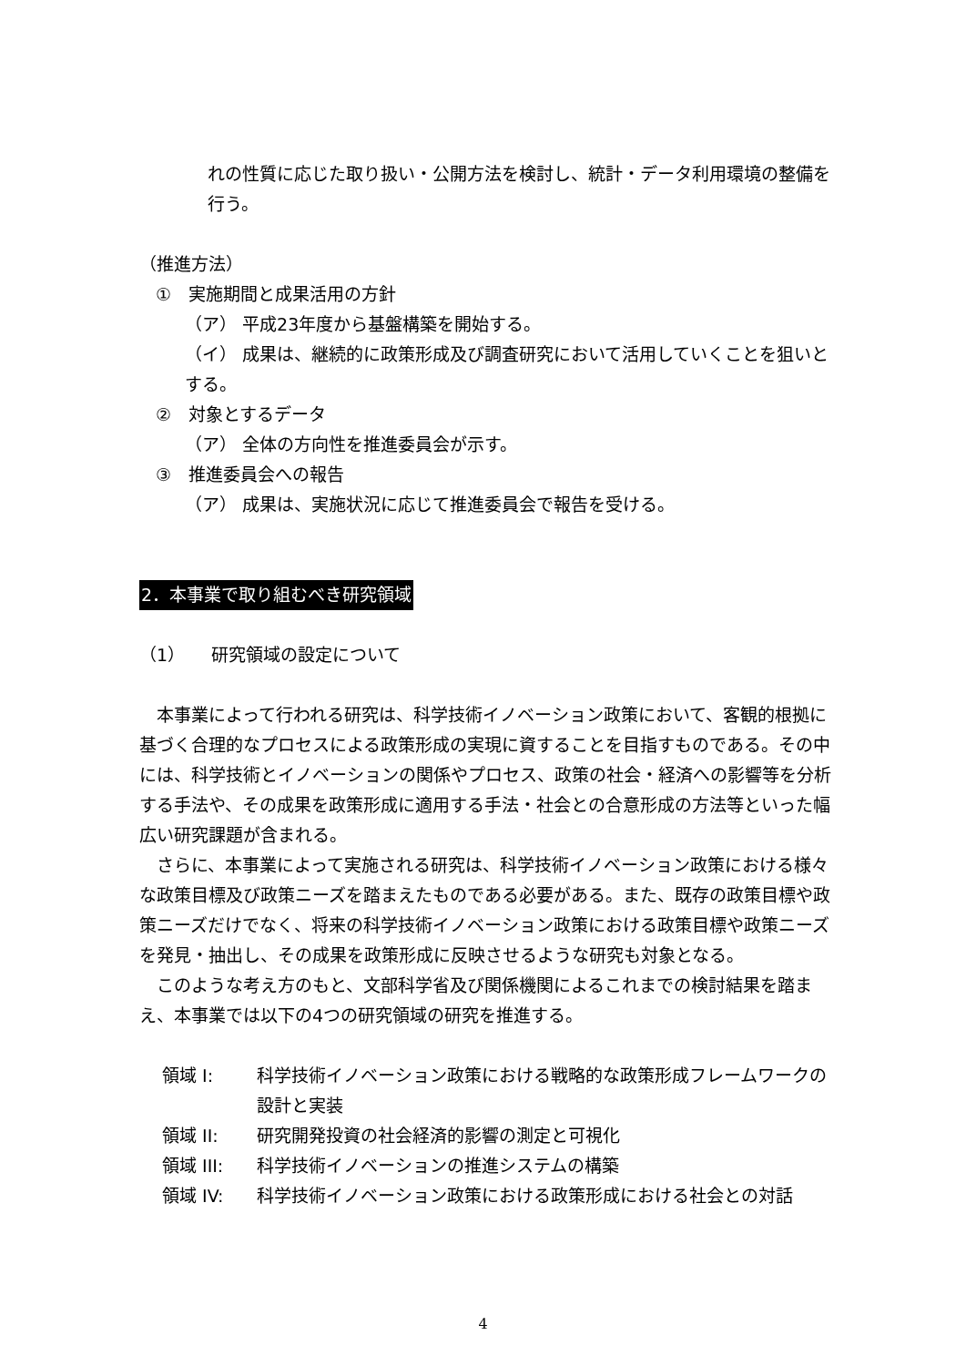れの性質に応じた取り扱い・公開方法を検討し、統計・データ利用環境の整備を行う。
（推進方法）
①　実施期間と成果活用の方針
（ア） 平成23年度から基盤構築を開始する。
（イ） 成果は、継続的に政策形成及び調査研究において活用していくことを狙いとする。
②　対象とするデータ
（ア） 全体の方向性を推進委員会が示す。
③　推進委員会への報告
（ア） 成果は、実施状況に応じて推進委員会で報告を受ける。
2．本事業で取り組むべき研究領域
（1）　　研究領域の設定について
　本事業によって行われる研究は、科学技術イノベーション政策において、客観的根拠に基づく合理的なプロセスによる政策形成の実現に資することを目指すものである。その中には、科学技術とイノベーションの関係やプロセス、政策の社会・経済への影響等を分析する手法や、その成果を政策形成に適用する手法・社会との合意形成の方法等といった幅広い研究課題が含まれる。
　さらに、本事業によって実施される研究は、科学技術イノベーション政策における様々な政策目標及び政策ニーズを踏まえたものである必要がある。また、既存の政策目標や政策ニーズだけでなく、将来の科学技術イノベーション政策における政策目標や政策ニーズを発見・抽出し、その成果を政策形成に反映させるような研究も対象となる。
　このような考え方のもと、文部科学省及び関係機関によるこれまでの検討結果を踏まえ、本事業では以下の4つの研究領域の研究を推進する。
領域 I: 科学技術イノベーション政策における戦略的な政策形成フレームワークの設計と実装
領域 II: 研究開発投資の社会経済的影響の測定と可視化
領域 III: 科学技術イノベーションの推進システムの構築
領域 IV: 科学技術イノベーション政策における政策形成における社会との対話
4